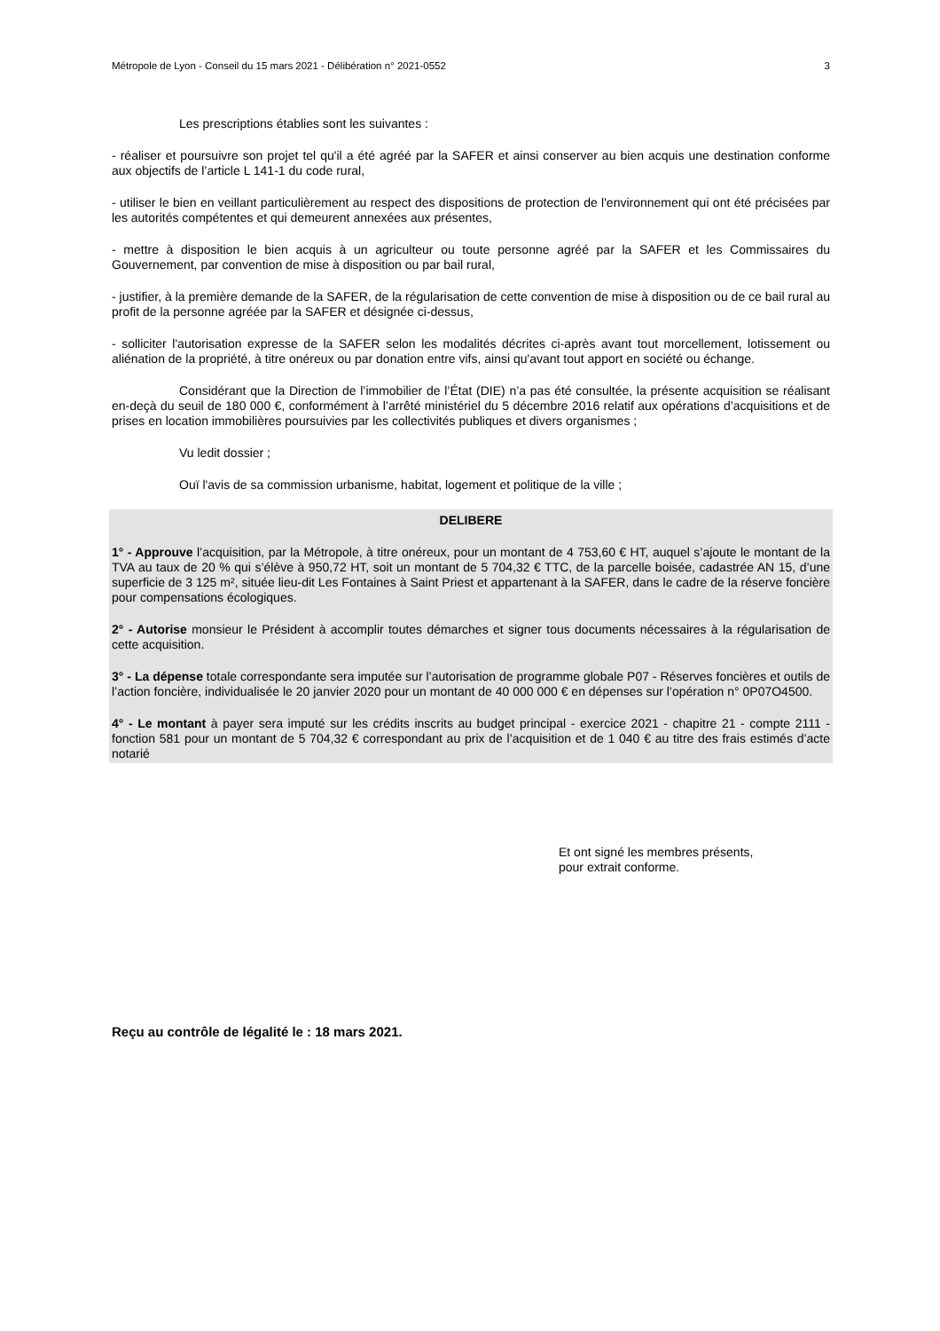Métropole de Lyon - Conseil du 15 mars 2021 - Délibération n° 2021-0552 3
Les prescriptions établies sont les suivantes :
- réaliser et poursuivre son projet tel qu'il a été agréé par la SAFER et ainsi conserver au bien acquis une destination conforme aux objectifs de l’article L 141-1 du code rural,
- utiliser le bien en veillant particulièrement au respect des dispositions de protection de l'environnement qui ont été précisées par les autorités compétentes et qui demeurent annexées aux présentes,
- mettre à disposition le bien acquis à un agriculteur ou toute personne agréé par la SAFER et les Commissaires du Gouvernement, par convention de mise à disposition ou par bail rural,
- justifier, à la première demande de la SAFER, de la régularisation de cette convention de mise à disposition ou de ce bail rural au profit de la personne agréée par la SAFER et désignée ci-dessus,
- solliciter l'autorisation expresse de la SAFER selon les modalités décrites ci-après avant tout morcellement, lotissement ou aliénation de la propriété, à titre onéreux ou par donation entre vifs, ainsi qu'avant tout apport en société ou échange.
Considérant que la Direction de l’immobilier de l’État (DIE) n’a pas été consultée, la présente acquisition se réalisant en-deçà du seuil de 180 000 €, conformément à l’arrêté ministériel du 5 décembre 2016 relatif aux opérations d’acquisitions et de prises en location immobilières poursuivies par les collectivités publiques et divers organismes ;
Vu ledit dossier ;
Ouï l'avis de sa commission urbanisme, habitat, logement et politique de la ville ;
DELIBERE
1° - Approuve l’acquisition, par la Métropole, à titre onéreux, pour un montant de 4 753,60 € HT, auquel s’ajoute le montant de la TVA au taux de 20 % qui s’élève à 950,72 HT, soit un montant de 5 704,32 € TTC, de la parcelle boisée, cadastrée AN 15, d’une superficie de 3 125 m², située lieu-dit Les Fontaines à Saint Priest et appartenant à la SAFER, dans le cadre de la réserve foncière pour compensations écologiques.
2° - Autorise monsieur le Président à accomplir toutes démarches et signer tous documents nécessaires à la régularisation de cette acquisition.
3° - La dépense totale correspondante sera imputée sur l’autorisation de programme globale P07 - Réserves foncières et outils de l’action foncière, individualisée le 20 janvier 2020 pour un montant de 40 000 000 € en dépenses sur l’opération n° 0P07O4500.
4° - Le montant à payer sera imputé sur les crédits inscrits au budget principal - exercice 2021 - chapitre 21 - compte 2111 - fonction 581 pour un montant de 5 704,32 € correspondant au prix de l’acquisition et de 1 040 € au titre des frais estimés d’acte notarié
Et ont signé les membres présents,
pour extrait conforme.
Reçu au contrôle de légalité le : 18 mars 2021.